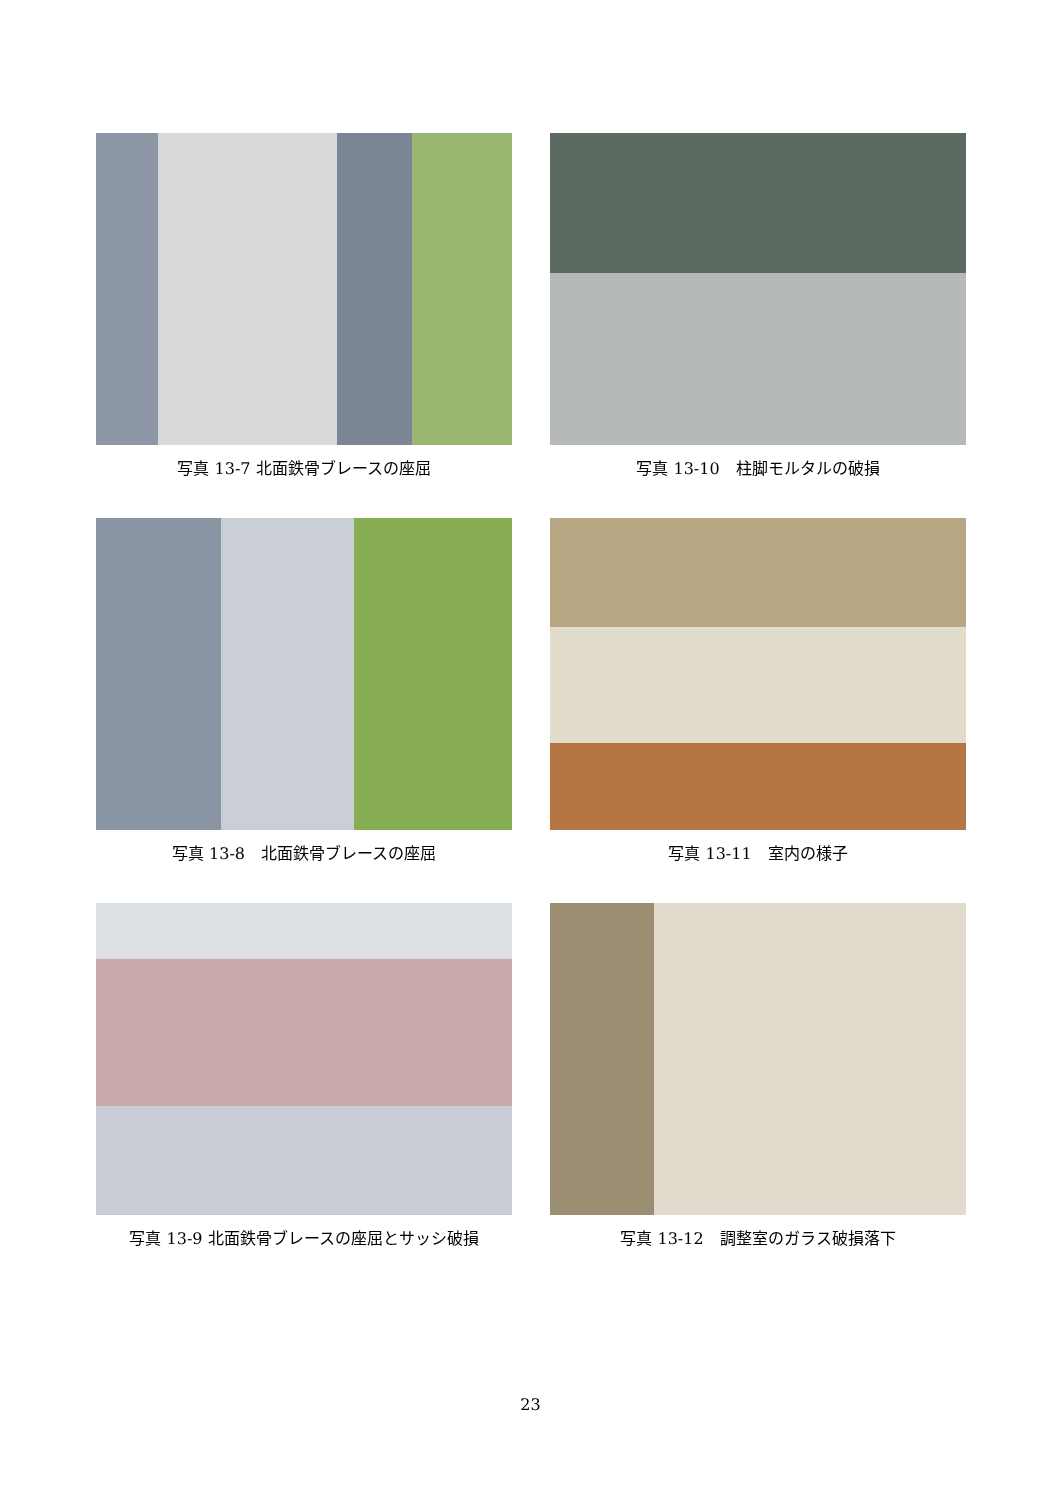写真 13-7 北面鉄骨ブレースの座屈
写真 13-10　柱脚モルタルの破損
写真 13-8　北面鉄骨ブレースの座屈
写真 13-11　室内の様子
写真 13-9 北面鉄骨ブレースの座屈とサッシ破損
写真 13-12　調整室のガラス破損落下
23